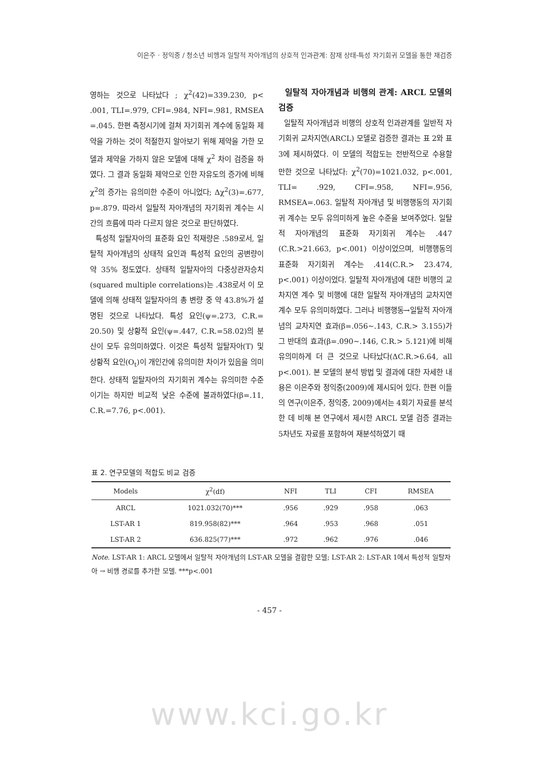이은주 · 정익중 / 청소년 비행과 일탈적 자아개념의 상호적 인과관계: 잠재 상태-특성 자기회귀 모델을 통한 재검증
영하는 것으로 나타났다 ; χ<sup>2</sup>(42)=339.230, p< .001, TLI=.979, CFI=.984, NFI=.981, RMSEA =.045. 한편 측정시기에 걸쳐 자기회귀 계수에 동일화 제약을 가하는 것이 적절한지 알아보기 위해 제약을 가한 모델과 제약을 가하지 않은 모델에 대해 χ<sup>2</sup> 차이 검증을 하였다. 그 결과 동일화 제약으로 인한 자유도의 증가에 비해 χ<sup>2</sup>의 증가는 유의미한 수준이 아니었다; Δχ<sup>2</sup>(3)=.677, p=.879. 따라서 일탈적 자아개념의 자기회귀 계수는 시간의 흐름에 따라 다르지 않은 것으로 판단하였다.
특성적 일탈자아의 표준화 요인 적재량은 .589로서, 일탈적 자아개념의 상태적 요인과 특성적 요인의 공변량이 약 35% 정도였다. 상태적 일탈자아의 다중상관자승치(squared multiple correlations)는 .438로서 이 모델에 의해 상태적 일탈자아의 총 변량 중 약 43.8%가 설명된 것으로 나타났다. 특성 요인(ψ=.273, C.R.= 20.50) 및 상황적 요인(ψ=.447, C.R.=58.02)의 분산이 모두 유의미하였다. 이것은 특성적 일탈자아(T) 및 상황적 요인(O<sub>t</sub>)이 개인간에 유의미한 차이가 있음을 의미한다. 상태적 일탈자아의 자기회귀 계수는 유의미한 수준이기는 하지만 비교적 낮은 수준에 불과하였다(β=.11, C.R.=7.76, p<.001).
일탈적 자아개념과 비행의 관계: ARCL 모델의 검증
일탈적 자아개념과 비행의 상호적 인과관계를 일반적 자기회귀 교차지연(ARCL) 모델로 검증한 결과는 표 2와 표 3에 제시하였다. 이 모델의 적합도는 전반적으로 수용할 만한 것으로 나타났다: χ<sup>2</sup>(70)=1021.032, p<.001, TLI= .929, CFI=.958, NFI=.956, RMSEA=.063. 일탈적 자아개념 및 비행행동의 자기회귀 계수는 모두 유의미하게 높은 수준을 보여주었다. 일탈적 자아개념의 표준화 자기회귀 계수는 .447 (C.R.>21.663, p<.001) 이상이었으며, 비행행동의 표준화 자기회귀 계수는 .414(C.R.> 23.474, p<.001) 이상이었다. 일탈적 자아개념에 대한 비행의 교차지연 계수 및 비행에 대한 일탈적 자아개념의 교차지연 계수 모두 유의미하였다. 그러나 비행행동→일탈적 자아개념의 교차지연 효과(β=.056~.143, C.R.> 3.155)가 그 반대의 효과(β=.090~.146, C.R.> 5.121)에 비해 유의미하게 더 큰 것으로 나타났다(ΔC.R.>6.64, all p<.001). 본 모델의 분석 방법 및 결과에 대한 자세한 내용은 이은주와 정익중(2009)에 제시되어 있다. 한편 이들의 연구(이은주, 정익중, 2009)에서는 4회기 자료를 분석한 데 비해 본 연구에서 제시한 ARCL 모델 검증 결과는 5차년도 자료를 포함하여 재분석하였기 때
표 2. 연구모델의 적합도 비교 검증
| Models | χ<sup>2</sup>(df) | NFI | TLI | CFI | RMSEA |
| --- | --- | --- | --- | --- | --- |
| ARCL | 1021.032(70)*** | .956 | .929 | .958 | .063 |
| LST-AR 1 | 819.958(82)*** | .964 | .953 | .968 | .051 |
| LST-AR 2 | 636.825(77)*** | .972 | .962 | .976 | .046 |
Note. LST-AR 1: ARCL 모델에서 일탈적 자아개념의 LST-AR 모델을 결합한 모델; LST-AR 2: LST-AR 1에서 특성적 일탈자아 → 비행 경로를 추가한 모델. ***p<.001
- 457 -
www.kci.go.kr